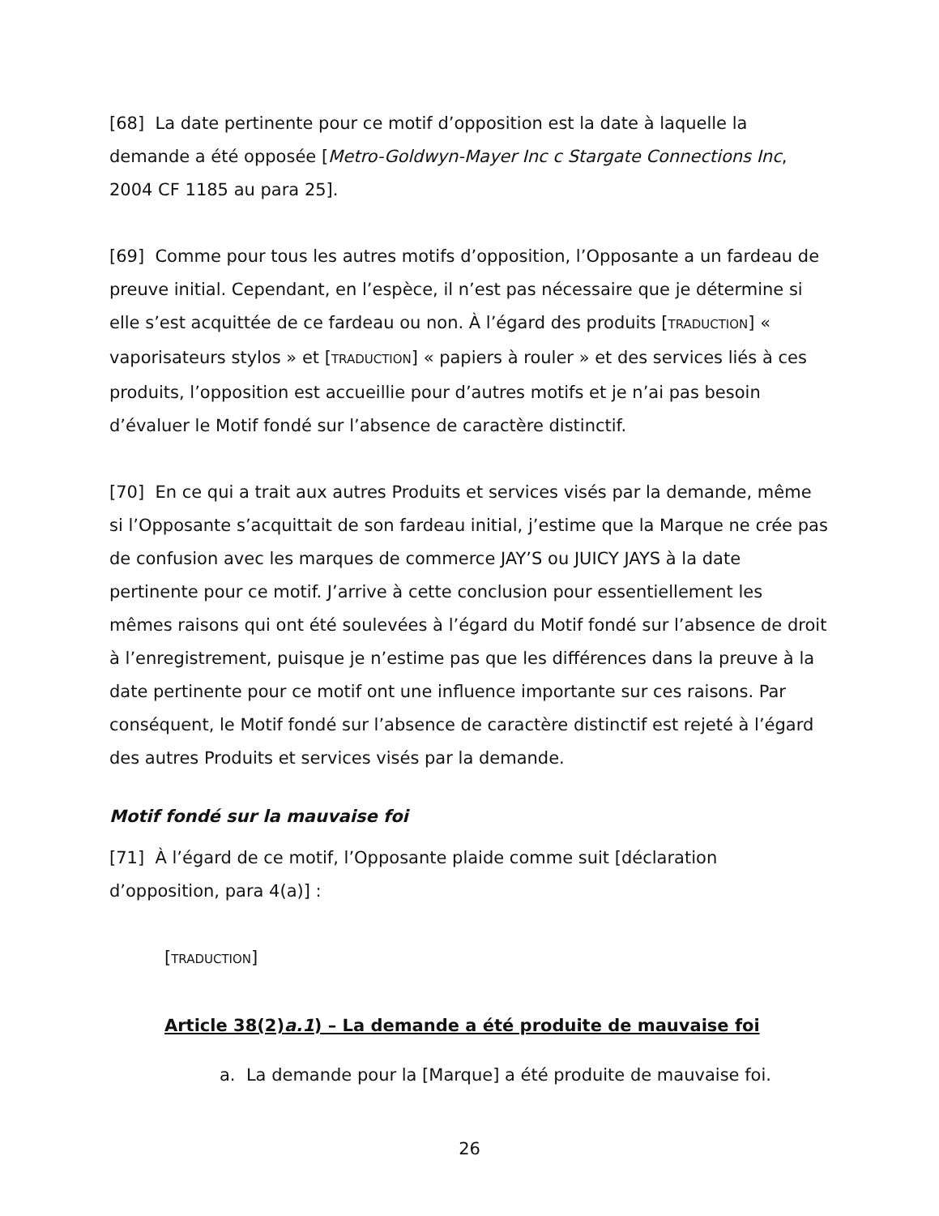[68] La date pertinente pour ce motif d’opposition est la date à laquelle la demande a été opposée [Metro-Goldwyn-Mayer Inc c Stargate Connections Inc, 2004 CF 1185 au para 25].
[69] Comme pour tous les autres motifs d’opposition, l’Opposante a un fardeau de preuve initial. Cependant, en l’espèce, il n’est pas nécessaire que je détermine si elle s’est acquittée de ce fardeau ou non. À l’égard des produits [TRADUCTION] « vaporisateurs stylos » et [TRADUCTION] « papiers à rouler » et des services liés à ces produits, l’opposition est accueillie pour d’autres motifs et je n’ai pas besoin d’évaluer le Motif fondé sur l’absence de caractère distinctif.
[70] En ce qui a trait aux autres Produits et services visés par la demande, même si l’Opposante s’acquittait de son fardeau initial, j’estime que la Marque ne crée pas de confusion avec les marques de commerce JAY’S ou JUICY JAYS à la date pertinente pour ce motif. J’arrive à cette conclusion pour essentiellement les mêmes raisons qui ont été soulevées à l’égard du Motif fondé sur l’absence de droit à l’enregistrement, puisque je n’estime pas que les différences dans la preuve à la date pertinente pour ce motif ont une influence importante sur ces raisons. Par conséquent, le Motif fondé sur l’absence de caractère distinctif est rejeté à l’égard des autres Produits et services visés par la demande.
Motif fondé sur la mauvaise foi
[71] À l’égard de ce motif, l’Opposante plaide comme suit [déclaration d’opposition, para 4(a)] :
[TRADUCTION]
Article 38(2)a.1) – La demande a été produite de mauvaise foi
a. La demande pour la [Marque] a été produite de mauvaise foi.
26